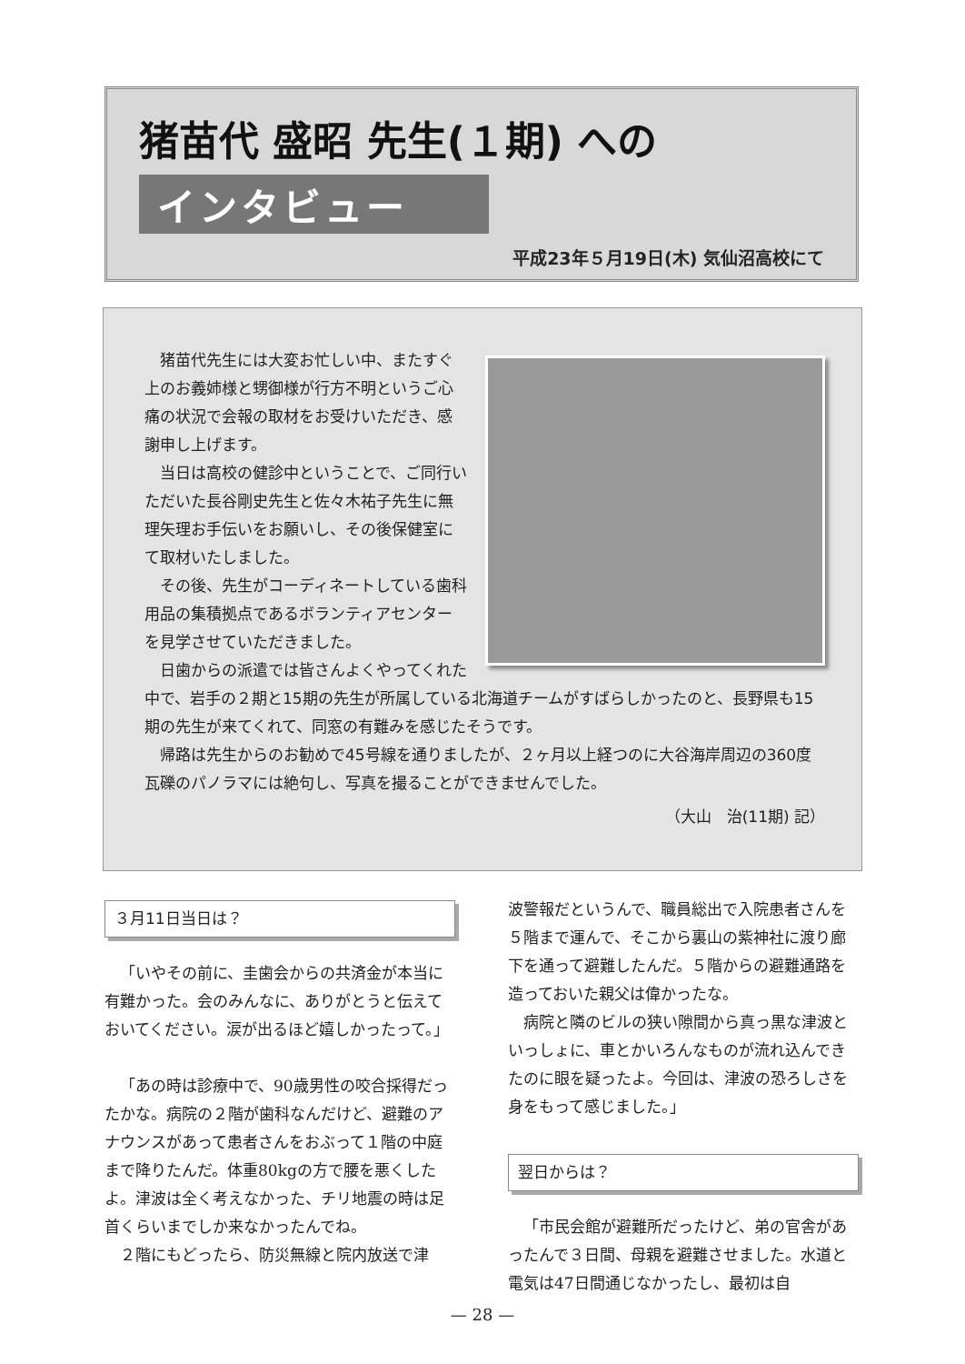猪苗代 盛昭 先生(１期) への
インタビュー
平成23年５月19日(木) 気仙沼高校にて
猪苗代先生には大変お忙しい中、またすぐ上のお義姉様と甥御様が行方不明というご心痛の状況で会報の取材をお受けいただき、感謝申し上げます。
当日は高校の健診中ということで、ご同行いただいた長谷剛史先生と佐々木祐子先生に無理矢理お手伝いをお願いし、その後保健室にて取材いたしました。
その後、先生がコーディネートしている歯科用品の集積拠点であるボランティアセンターを見学させていただきました。
日歯からの派遣では皆さんよくやってくれた中で、岩手の２期と15期の先生が所属している北海道チームがすばらしかったのと、長野県も15期の先生が来てくれて、同窓の有難みを感じたそうです。
帰路は先生からのお勧めで45号線を通りましたが、２ヶ月以上経つのに大谷海岸周辺の360度瓦礫のパノラマには絶句し、写真を撮ることができませんでした。
（大山　治(11期) 記）
３月11日当日は？
「いやその前に、圭歯会からの共済金が本当に有難かった。会のみんなに、ありがとうと伝えておいてください。涙が出るほど嬉しかったって。」
「あの時は診療中で、90歳男性の咬合採得だったかな。病院の２階が歯科なんだけど、避難のアナウンスがあって患者さんをおぶって１階の中庭まで降りたんだ。体重80kgの方で腰を悪くしたよ。津波は全く考えなかった、チリ地震の時は足首くらいまでしか来なかったんでね。
２階にもどったら、防災無線と院内放送で津
波警報だというんで、職員総出で入院患者さんを５階まで運んで、そこから裏山の紫神社に渡り廊下を通って避難したんだ。５階からの避難通路を造っておいた親父は偉かったな。
病院と隣のビルの狭い隙間から真っ黒な津波といっしょに、車とかいろんなものが流れ込んできたのに眼を疑ったよ。今回は、津波の恐ろしさを身をもって感じました。」
翌日からは？
「市民会館が避難所だったけど、弟の官舎があったんで３日間、母親を避難させました。水道と電気は47日間通じなかったし、最初は自
— 28 —